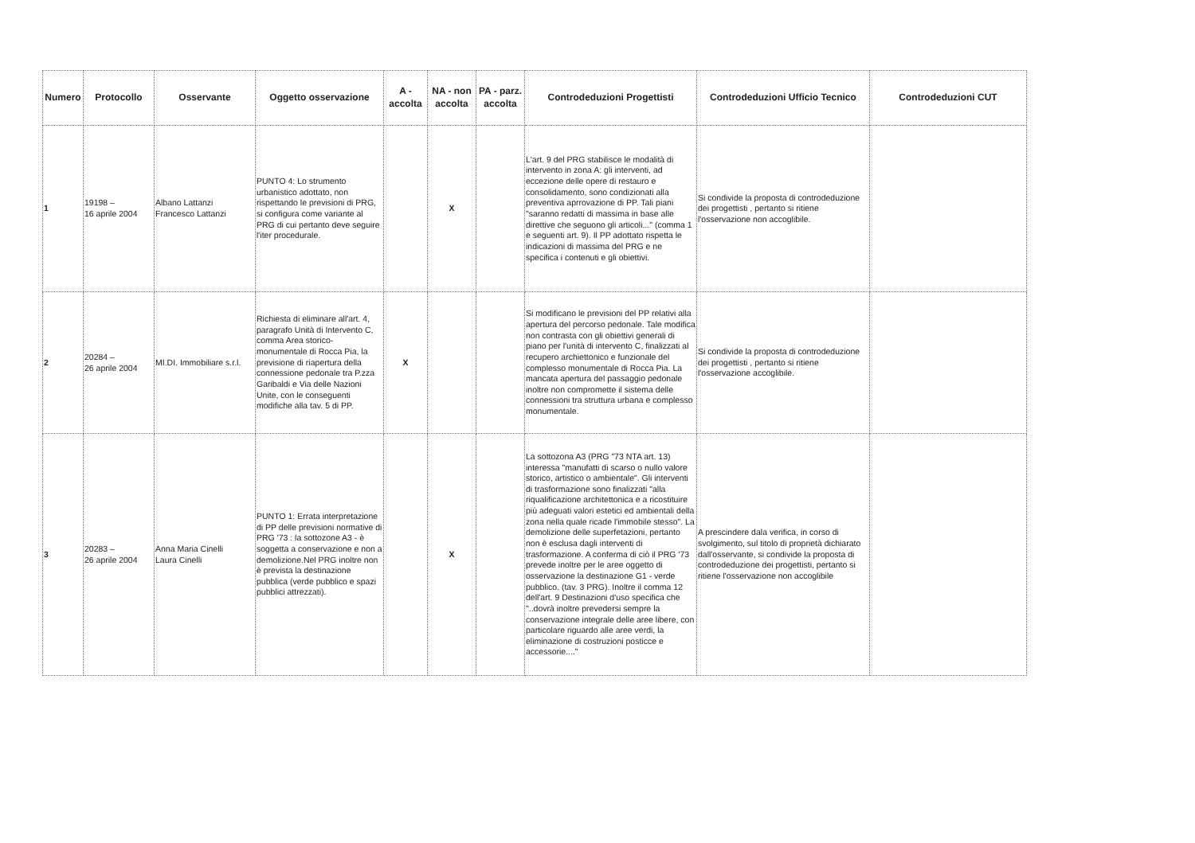| Numero | Protocollo | Osservante | Oggetto osservazione | A - accolta | NA - non accolta | PA - parz. accolta | Controdeduzioni Progettisti | Controdeduzioni Ufficio Tecnico | Controdeduzioni CUT |
| --- | --- | --- | --- | --- | --- | --- | --- | --- | --- |
| 1 | 19198 – 16 aprile 2004 | Albano Lattanzi Francesco Lattanzi | PUNTO 4: Lo strumento urbanistico adottato, non rispettando le previsioni di PRG, si configura come variante al PRG di cui pertanto deve seguire l'iter procedurale. | | X | | L'art. 9 del PRG stabilisce le modalità di intervento in zona A: gli interventi, ad eccezione delle opere di restauro e consolidamento, sono condizionati alla preventiva aprrovazione di PP. Tali piani "saranno redatti di massima in base alle direttive che seguono gli articoli..." (comma 1 e seguenti art. 9). Il PP adottato rispetta le indicazioni di massima del PRG e ne specifica i contenuti e gli obiettivi. | Si condivide la proposta di controdeduzione dei progettisti , pertanto si ritiene l'osservazione non accoglibile. | |
| 2 | 20284 – 26 aprile 2004 | MI.DI. Immobiliare s.r.l. | Richiesta di eliminare all'art. 4, paragrafo Unità di Intervento C, comma Area storico-monumentale di Rocca Pia, la previsione di riapertura della connessione pedonale tra P.zza Garibaldi e Via delle Nazioni Unite, con le conseguenti modifiche alla tav. 5 di PP. | X | | | Si modificano le previsioni del PP relativi alla apertura del percorso pedonale. Tale modifica non contrasta con gli obiettivi generali di piano per l'unità di intervento C, finalizzati al recupero archiettonico e funzionale del complesso monumentale di Rocca Pia. La mancata apertura del passaggio pedonale inoltre non compromette il sistema delle connessioni tra struttura urbana e complesso monumentale. | Si condivide la proposta di controdeduzione dei progettisti , pertanto si ritiene l'osservazione accoglibile. | |
| 3 | 20283 – 26 aprile 2004 | Anna Maria Cinelli Laura Cinelli | PUNTO 1: Errata interpretazione di PP delle previsioni normative di PRG '73 : la sottozone A3 - è soggetta a conservazione e non a demolizione.Nel PRG inoltre non è prevista la destinazione pubblica (verde pubblico e spazi pubblici attrezzati). | | X | | La sottozona A3 (PRG "73 NTA art. 13) interessa "manufatti di scarso o nullo valore storico, artistico o ambientale". Gli interventi di trasformazione sono finalizzati "alla riqualificazione architettonica e a ricostituire più adeguati valori estetici ed ambientali della zona nella quale ricade l'immobile stesso". La demolizione delle superfetazioni, pertanto non è esclusa dagli interventi di trasformazione. A conferma di ciò il PRG '73 prevede inoltre per le aree oggetto di osservazione la destinazione G1 - verde pubblico. (tav. 3 PRG). Inoltre il comma 12 dell'art. 9 Destinazioni d'uso specifica che "..dovrà inoltre prevedersi sempre la conservazione integrale delle aree libere, con particolare riguardo alle aree verdi, la eliminazione di costruzioni posticce e accessorie...." | A prescindere dala verifica, in corso di svolgimento, sul titolo di proprietà dichiarato dall'osservante, si condivide la proposta di controdeduzione dei progettisti, pertanto si ritiene l'osservazione non accoglibile | |